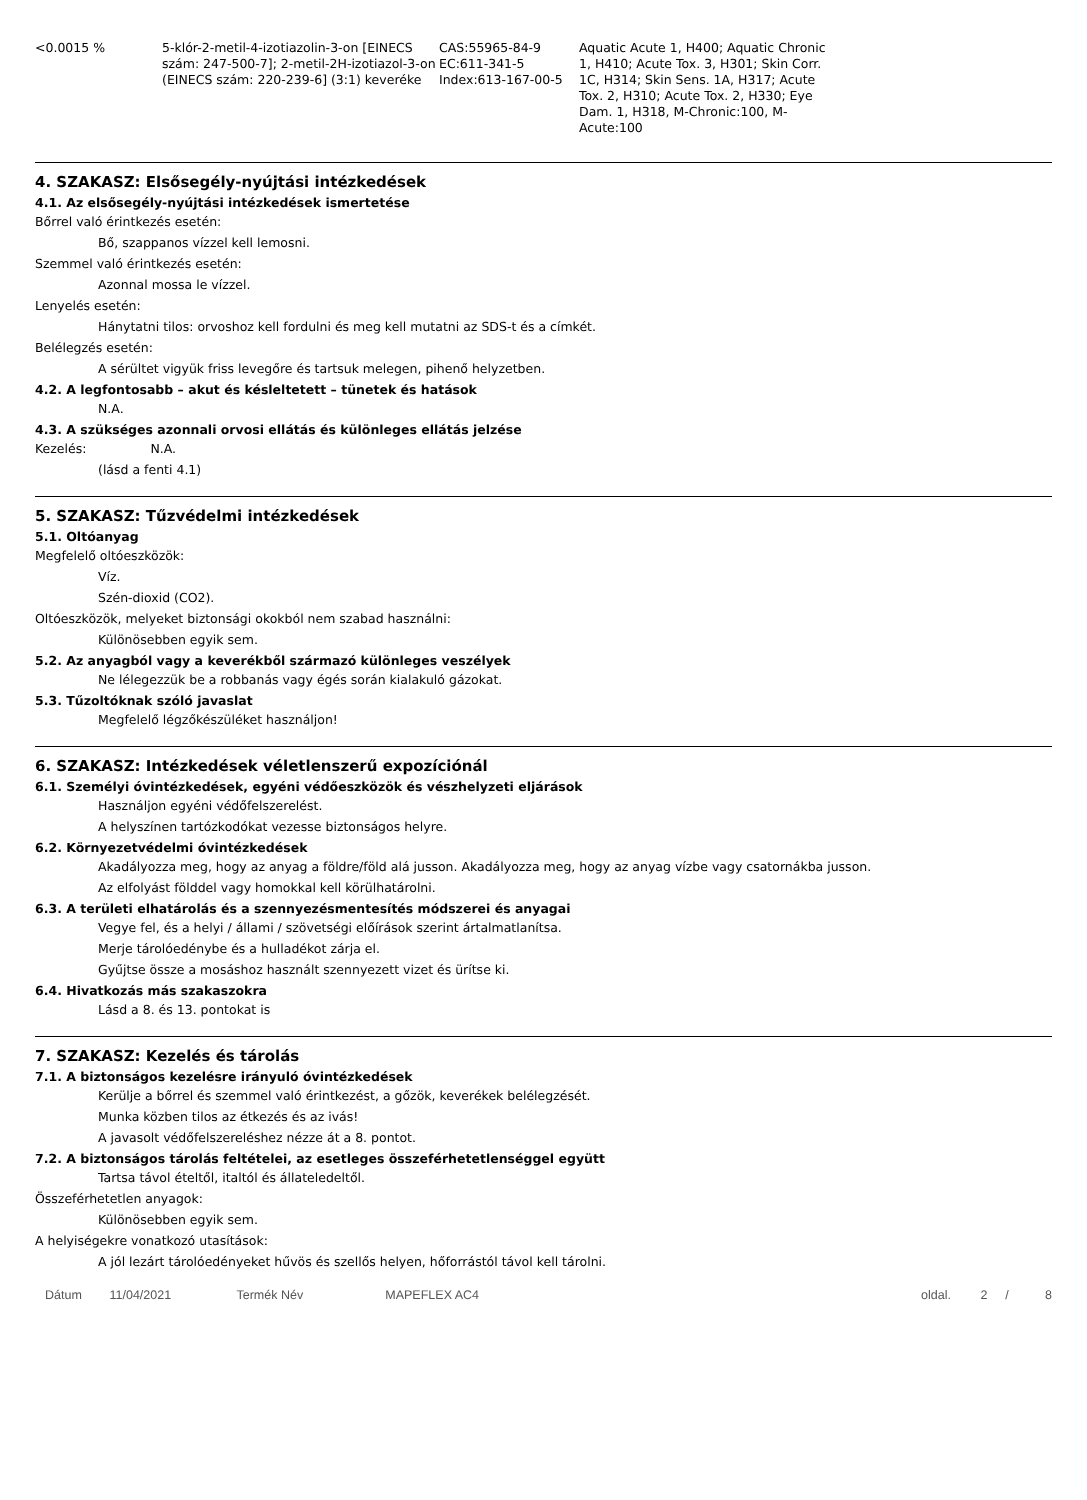| <0.0015 % | 5-klór-2-metil-4-izotiazolin-3-on [EINECS szám: 247-500-7]; 2-metil-2H-izotiazol-3-on (EINECS szám: 220-239-6] (3:1) keveréke | CAS:55965-84-9 EC:611-341-5 Index:613-167-00-5 | Aquatic Acute 1, H400; Aquatic Chronic 1, H410; Acute Tox. 3, H301; Skin Corr. 1C, H314; Skin Sens. 1A, H317; Acute Tox. 2, H310; Acute Tox. 2, H330; Eye Dam. 1, H318, M-Chronic:100, M-Acute:100 |
4. SZAKASZ: Elsősegély-nyújtási intézkedések
4.1. Az elsősegély-nyújtási intézkedések ismertetése
Bőrrel való érintkezés esetén:
Bő, szappanos vízzel kell lemosni.
Szemmel való érintkezés esetén:
Azonnal mossa le vízzel.
Lenyelés esetén:
Hánytatni tilos: orvoshoz kell fordulni és meg kell mutatni az SDS-t és a címkét.
Belélegzés esetén:
A sérültet vigyük friss levegőre és tartsuk melegen, pihenő helyzetben.
4.2. A legfontosabb – akut és késleltetett – tünetek és hatások
N.A.
4.3. A szükséges azonnali orvosi ellátás és különleges ellátás jelzése
Kezelés: N.A.
(lásd a fenti 4.1)
5. SZAKASZ: Tűzvédelmi intézkedések
5.1. Oltóanyag
Megfelelő oltóeszközök:
Víz.
Szén-dioxid (CO2).
Oltóeszközök, melyeket biztonsági okokból nem szabad használni:
Különösebben egyik sem.
5.2. Az anyagból vagy a keverékből származó különleges veszélyek
Ne lélegezzük be a robbanás vagy égés során kialakuló gázokat.
5.3. Tűzoltóknak szóló javaslat
Megfelelő légzőkészüléket használjon!
6. SZAKASZ: Intézkedések véletlenszerű expozíciónál
6.1. Személyi óvintézkedések, egyéni védőeszközök és vészhelyzeti eljárások
Használjon egyéni védőfelszerelést.
A helyszínen tartózkodókat vezesse biztonságos helyre.
6.2. Környezetvédelmi óvintézkedések
Akadályozza meg, hogy az anyag a földre/föld alá jusson. Akadályozza meg, hogy az anyag vízbe vagy csatornákba jusson.
Az elfolyást földdel vagy homokkal kell körülhatárolni.
6.3. A területi elhatárolás és a szennyezésmentesítés módszerei és anyagai
Vegye fel, és a helyi / állami / szövetségi előírások szerint ártalmatlanítsa.
Merje tárolóedénybe és a hulladékot zárja el.
Gyűjtse össze a mosáshoz használt szennyezett vizet és ürítse ki.
6.4. Hivatkozás más szakaszokra
Lásd a 8. és 13. pontokat is
7. SZAKASZ: Kezelés és tárolás
7.1. A biztonságos kezelésre irányuló óvintézkedések
Kerülje a bőrrel és szemmel való érintkezést, a gőzök, keverékek belélegzését.
Munka közben tilos az étkezés és az ivás!
A javasolt védőfelszereléshez nézze át a 8. pontot.
7.2. A biztonságos tárolás feltételei, az esetleges összeférhetetlenséggel együtt
Tartsa távol ételtől, italtól és állateledeltől.
Összeférhetetlen anyagok:
Különösebben egyik sem.
A helyiségekre vonatkozó utasítások:
A jól lezárt tárolóedényeket hűvös és szellős helyen, hőforrástól távol kell tárolni.
Dátum 11/04/2021 Termék Név MAPEFLEX AC4 oldal. 2 / 8